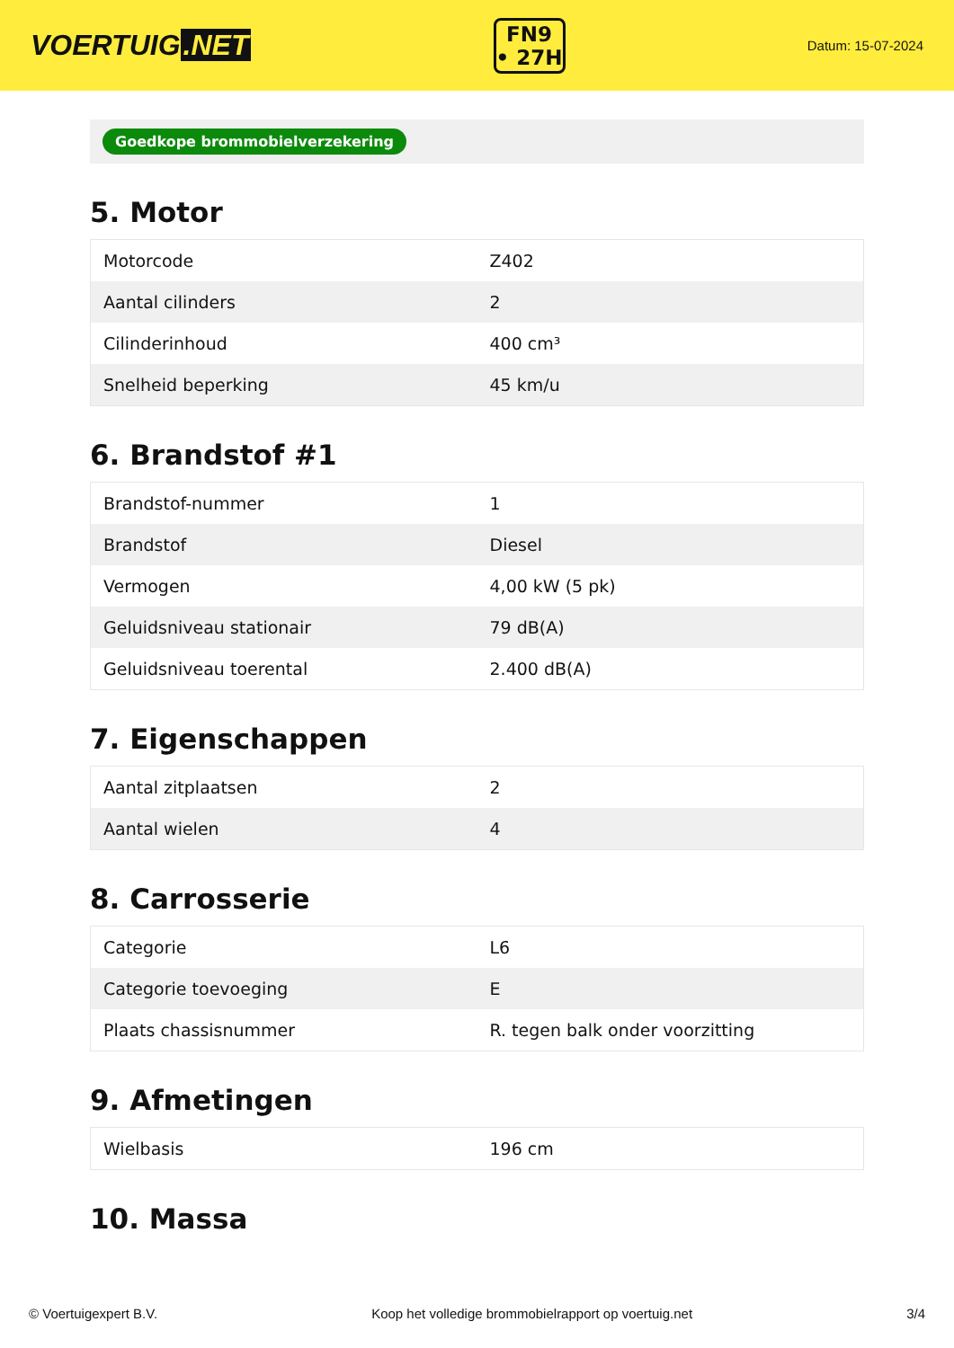VOERTUIG.NET
FN9
• 27H
Datum: 15-07-2024
Goedkope brommobielverzekering
5. Motor
| Motorcode | Z402 |
| Aantal cilinders | 2 |
| Cilinderinhoud | 400 cm³ |
| Snelheid beperking | 45 km/u |
6. Brandstof #1
| Brandstof-nummer | 1 |
| Brandstof | Diesel |
| Vermogen | 4,00 kW (5 pk) |
| Geluidsniveau stationair | 79 dB(A) |
| Geluidsniveau toerental | 2.400 dB(A) |
7. Eigenschappen
| Aantal zitplaatsen | 2 |
| Aantal wielen | 4 |
8. Carrosserie
| Categorie | L6 |
| Categorie toevoeging | E |
| Plaats chassisnummer | R. tegen balk onder voorzitting |
9. Afmetingen
| Wielbasis | 196 cm |
10. Massa
© Voertuigexpert B.V. Koop het volledige brommobielrapport op voertuig.net 3/4